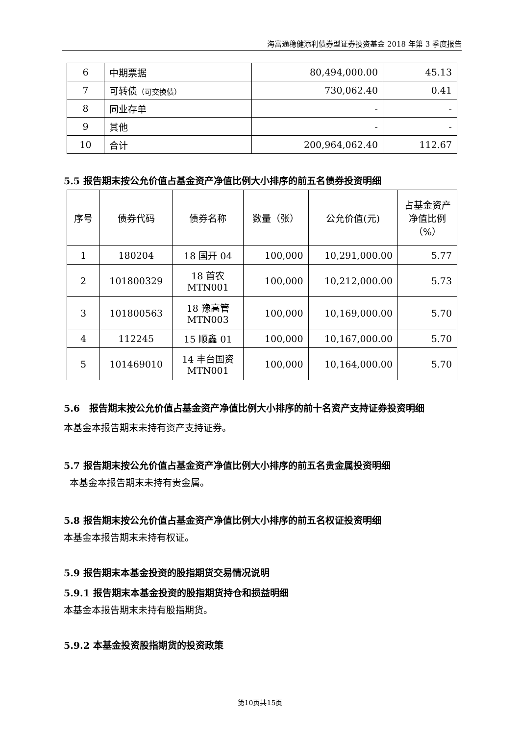海富通稳健添利债券型证券投资基金 2018 年第 3 季度报告
| 6 | 中期票据 | 80,494,000.00 | 45.13 |
| 7 | 可转债 （可交换债） | 730,062.40 | 0.41 |
| 8 | 同业存单 | - | - |
| 9 | 其他 | - | - |
| 10 | 合计 | 200,964,062.40 | 112.67 |
5.5 报告期末按公允价值占基金资产净值比例大小排序的前五名债券投资明细
| 序号 | 债券代码 | 债券名称 | 数量（张） | 公允价值(元) | 占基金资产净值比例（%） |
| 1 | 180204 | 18 国开 04 | 100,000 | 10,291,000.00 | 5.77 |
| 2 | 101800329 | 18 首农 MTN001 | 100,000 | 10,212,000.00 | 5.73 |
| 3 | 101800563 | 18 豫高管 MTN003 | 100,000 | 10,169,000.00 | 5.70 |
| 4 | 112245 | 15 顺鑫 01 | 100,000 | 10,167,000.00 | 5.70 |
| 5 | 101469010 | 14 丰台国资 MTN001 | 100,000 | 10,164,000.00 | 5.70 |
5.6　报告期末按公允价值占基金资产净值比例大小排序的前十名资产支持证券投资明细
本基金本报告期末未持有资产支持证券。
5.7 报告期末按公允价值占基金资产净值比例大小排序的前五名贵金属投资明细
本基金本报告期末未持有贵金属。
5.8 报告期末按公允价值占基金资产净值比例大小排序的前五名权证投资明细
本基金本报告期末未持有权证。
5.9 报告期末本基金投资的股指期货交易情况说明
5.9.1 报告期末本基金投资的股指期货持仓和损益明细
本基金本报告期末未持有股指期货。
5.9.2 本基金投资股指期货的投资政策
第10页共15页